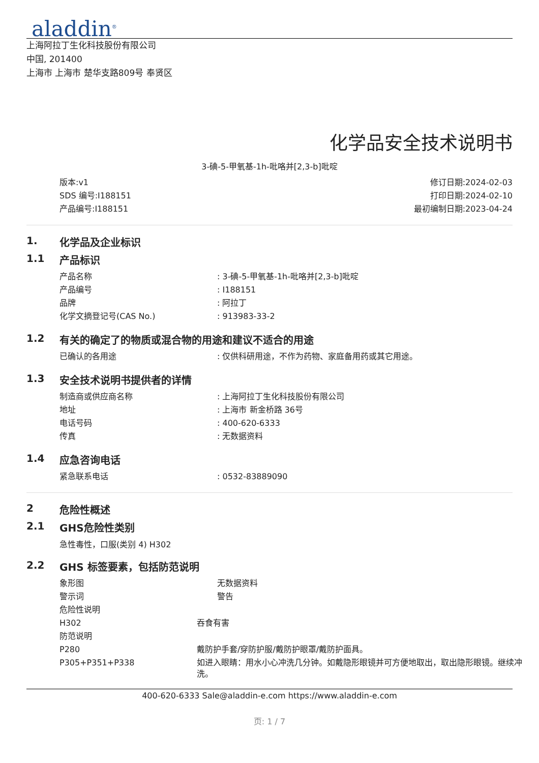aladdin<sup>®</sup>
上海阿拉丁生化科技股份有限公司
中国, 201400
上海市 上海市 楚华支路809号 奉贤区
化学品安全技术说明书
3-碘-5-甲氧基-1h-吡咯并[2,3-b]吡啶
版本:v1
SDS 编号:I188151
产品编号:I188151
修订日期:2024-02-03
打印日期:2024-02-10
最初编制日期:2023-04-24
1. 化学品及企业标识
1.1 产品标识
| 产品名称 | : 3-碘-5-甲氧基-1h-吡咯并[2,3-b]吡啶 |
| 产品编号 | : I188151 |
| 品牌 | : 阿拉丁 |
| 化学文摘登记号(CAS No.) | : 913983-33-2 |
1.2 有关的确定了的物质或混合物的用途和建议不适合的用途
| 已确认的各用途 | : 仅供科研用途，不作为药物、家庭备用药或其它用途。 |
1.3 安全技术说明书提供者的详情
| 制造商或供应商名称 | : 上海阿拉丁生化科技股份有限公司 |
| 地址 | : 上海市 新金桥路 36号 |
| 电话号码 | : 400-620-6333 |
| 传真 | : 无数据资料 |
1.4 应急咨询电话
| 紧急联系电话 | : 0532-83889090 |
2 危险性概述
2.1 GHS危险性类别
急性毒性，口服(类别 4) H302
2.2 GHS 标签要素，包括防范说明
| 象形图 | 无数据资料 |
| 警示词 | 警告 |
| 危险性说明 | |
| H302 | 吞食有害 |
| 防范说明 | |
| P280 | 戴防护手套/穿防护服/戴防护眼罩/戴防护面具。 |
| P305+P351+P338 | 如进入眼睛：用水小心冲洗几分钟。如戴隐形眼镜并可方便地取出，取出隐形眼镜。继续冲洗。 |
400-620-6333 Sale@aladdin-e.com https://www.aladdin-e.com
页: 1 / 7